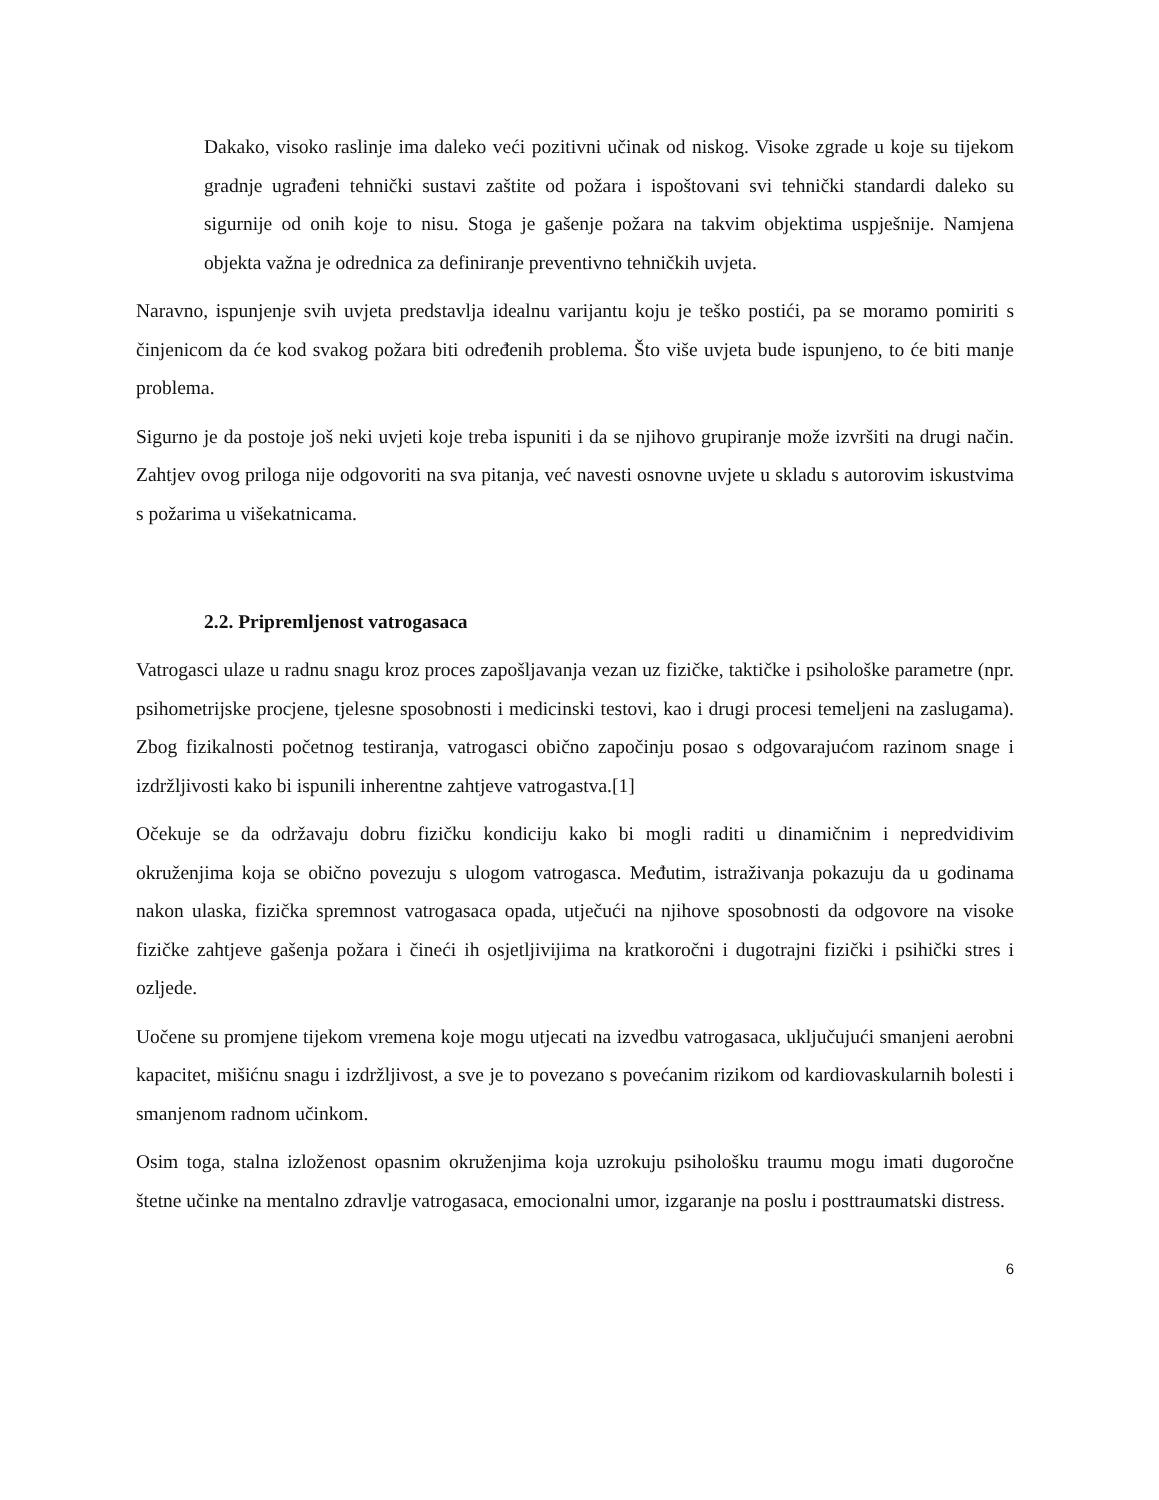Dakako, visoko raslinje ima daleko veći pozitivni učinak od niskog. Visoke zgrade u koje su tijekom gradnje ugrađeni tehnički sustavi zaštite od požara i ispoštovani svi tehnički standardi daleko su sigurnije od onih koje to nisu. Stoga je gašenje požara na takvim objektima uspješnije. Namjena objekta važna je odrednica za definiranje preventivno tehničkih uvjeta.
Naravno, ispunjenje svih uvjeta predstavlja idealnu varijantu koju je teško postići, pa se moramo pomiriti s činjenicom da će kod svakog požara biti određenih problema. Što više uvjeta bude ispunjeno, to će biti manje problema.
Sigurno je da postoje još neki uvjeti koje treba ispuniti i da se njihovo grupiranje može izvršiti na drugi način. Zahtjev ovog priloga nije odgovoriti na sva pitanja, već navesti osnovne uvjete u skladu s autorovim iskustvima s požarima u višekatnicama.
2.2. Pripremljenost vatrogasaca
Vatrogasci ulaze u radnu snagu kroz proces zapošljavanja vezan uz fizičke, taktičke i psihološke parametre (npr. psihometrijske procjene, tjelesne sposobnosti i medicinski testovi, kao i drugi procesi temeljeni na zaslugama). Zbog fizikalnosti početnog testiranja, vatrogasci obično započinju posao s odgovarajućom razinom snage i izdržljivosti kako bi ispunili inherentne zahtjeve vatrogastva.[1]
Očekuje se da održavaju dobru fizičku kondiciju kako bi mogli raditi u dinamičnim i nepredvidivim okruženjima koja se obično povezuju s ulogom vatrogasca. Međutim, istraživanja pokazuju da u godinama nakon ulaska, fizička spremnost vatrogasaca opada, utječući na njihove sposobnosti da odgovore na visoke fizičke zahtjeve gašenja požara i čineći ih osjetljivijima na kratkoročni i dugotrajni fizički i psihički stres i ozljede.
Uočene su promjene tijekom vremena koje mogu utjecati na izvedbu vatrogasaca, uključujući smanjeni aerobni kapacitet, mišićnu snagu i izdržljivost, a sve je to povezano s povećanim rizikom od kardiovaskularnih bolesti i smanjenom radnom učinkom.
Osim toga, stalna izloženost opasnim okruženjima koja uzrokuju psihološku traumu mogu imati dugoročne štetne učinke na mentalno zdravlje vatrogasaca, emocionalni umor, izgaranje na poslu i posttraumatski distress.
6